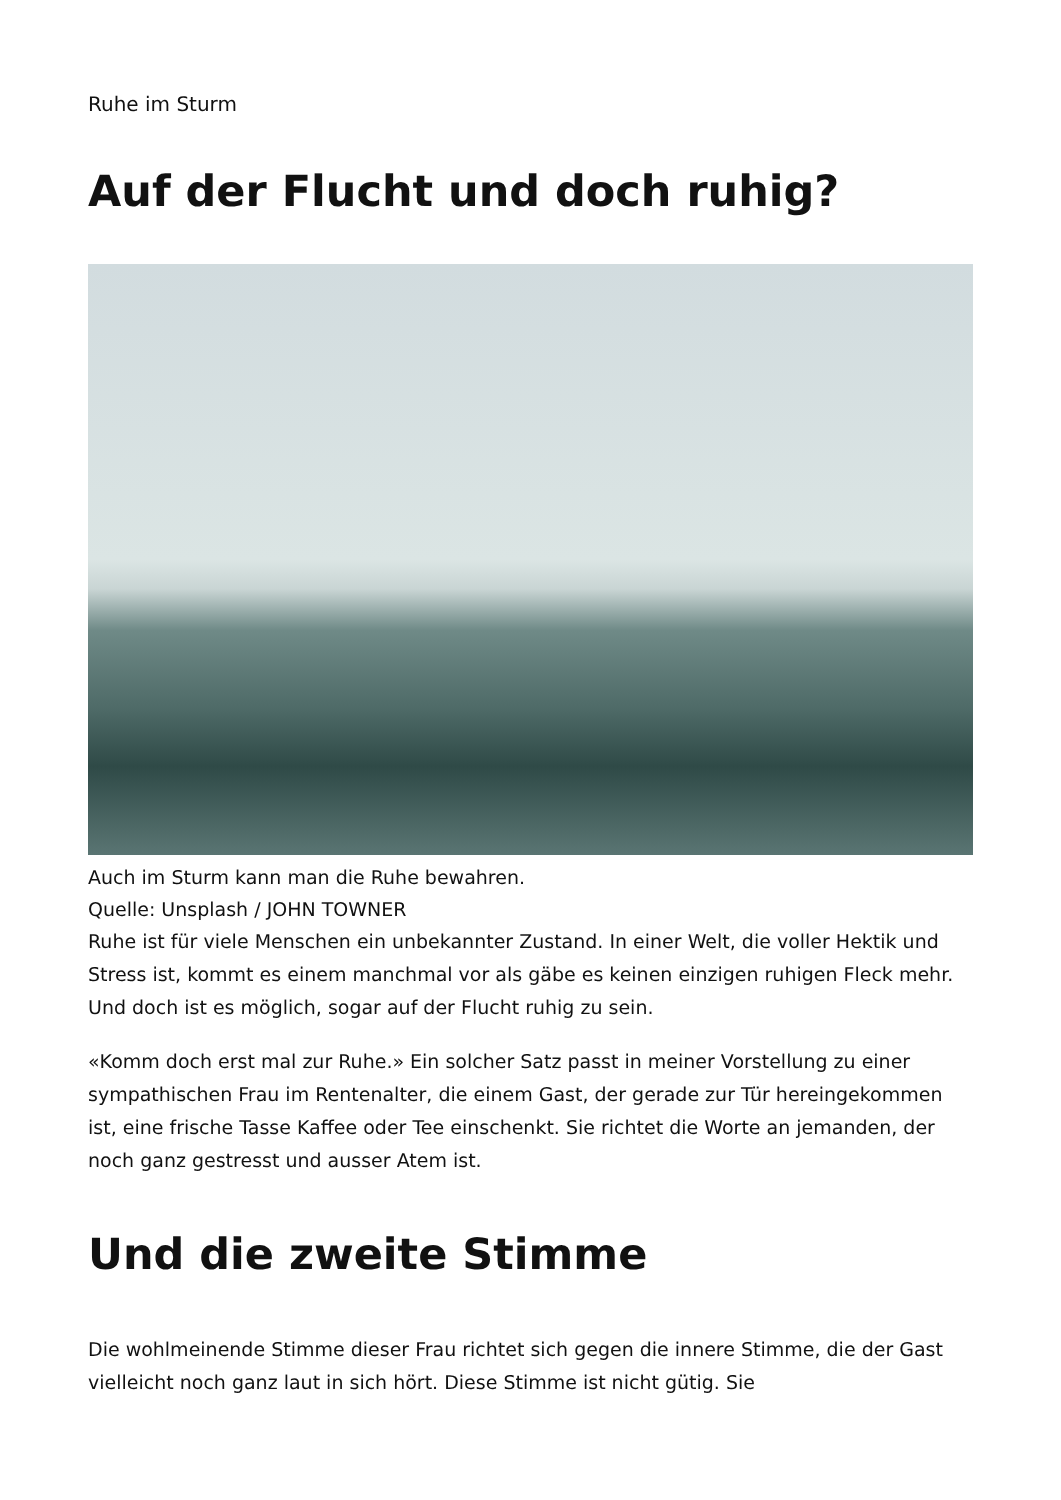Ruhe im Sturm
Auf der Flucht und doch ruhig?
Auch im Sturm kann man die Ruhe bewahren.
Quelle: Unsplash / JOHN TOWNER
Ruhe ist für viele Menschen ein unbekannter Zustand. In einer Welt, die voller Hektik und Stress ist, kommt es einem manchmal vor als gäbe es keinen einzigen ruhigen Fleck mehr. Und doch ist es möglich, sogar auf der Flucht ruhig zu sein.
«Komm doch erst mal zur Ruhe.» Ein solcher Satz passt in meiner Vorstellung zu einer sympathischen Frau im Rentenalter, die einem Gast, der gerade zur Tür hereingekommen ist, eine frische Tasse Kaffee oder Tee einschenkt. Sie richtet die Worte an jemanden, der noch ganz gestresst und ausser Atem ist.
Und die zweite Stimme
Die wohlmeinende Stimme dieser Frau richtet sich gegen die innere Stimme, die der Gast vielleicht noch ganz laut in sich hört. Diese Stimme ist nicht gütig. Sie